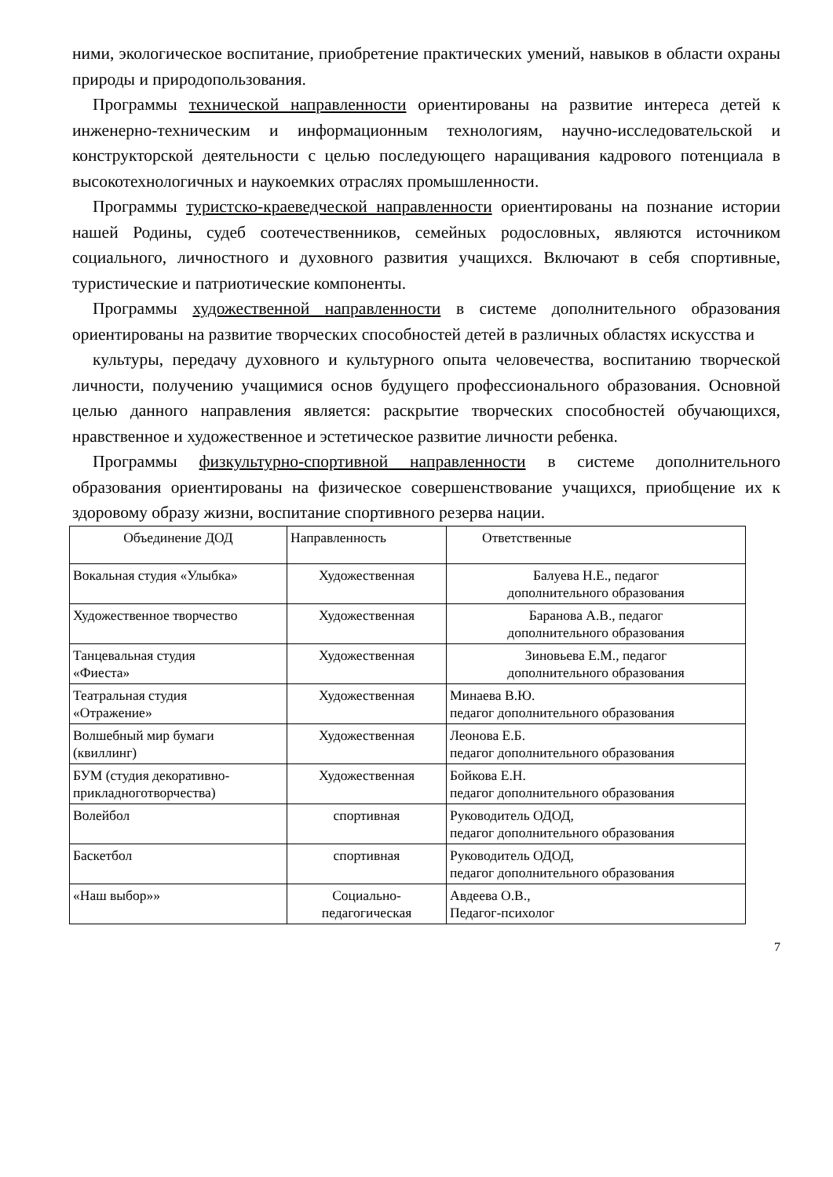ними, экологическое воспитание, приобретение практических умений, навыков в области охраны природы и природопользования.
Программы технической направленности ориентированы на развитие интереса детей к инженерно-техническим и информационным технологиям, научно-исследовательской и конструкторской деятельности с целью последующего наращивания кадрового потенциала в высокотехнологичных и наукоемких отраслях промышленности.
Программы туристско-краеведческой направленности ориентированы на познание истории нашей Родины, судеб соотечественников, семейных родословных, являются источником социального, личностного и духовного развития учащихся. Включают в себя спортивные, туристические и патриотические компоненты.
Программы художественной направленности в системе дополнительного образования ориентированы на развитие творческих способностей детей в различных областях искусства и
культуры, передачу духовного и культурного опыта человечества, воспитанию творческой личности, получению учащимися основ будущего профессионального образования. Основной целью данного направления является: раскрытие творческих способностей обучающихся, нравственное и художественное и эстетическое развитие личности ребенка.
Программы физкультурно-спортивной направленности в системе дополнительного образования ориентированы на физическое совершенствование учащихся, приобщение их к здоровому образу жизни, воспитание спортивного резерва нации.
| Объединение ДОД | Направленность | Ответственные |
| Вокальная студия «Улыбка» | Художественная | Балуева Н.Е., педагог дополнительного образования |
| Художественное творчество | Художественная | Баранова А.В., педагог дополнительного образования |
| Танцевальная студия «Фиеста» | Художественная | Зиновьева Е.М., педагог дополнительного образования |
| Театральная студия «Отражение» | Художественная | Минаева В.Ю. педагог дополнительного образования |
| Волшебный мир бумаги (квиллинг) | Художественная | Леонова Е.Б. педагог дополнительного образования |
| БУМ (студия декоративно- прикладноготворчества) | Художественная | Бойкова Е.Н. педагог дополнительного образования |
| Волейбол | спортивная | Руководитель ОДОД, педагог дополнительного образования |
| Баскетбол | спортивная | Руководитель ОДОД, педагог дополнительного образования |
| «Наш выбор»» | Социально- педагогическая | Авдеева О.В., Педагог-психолог |
7